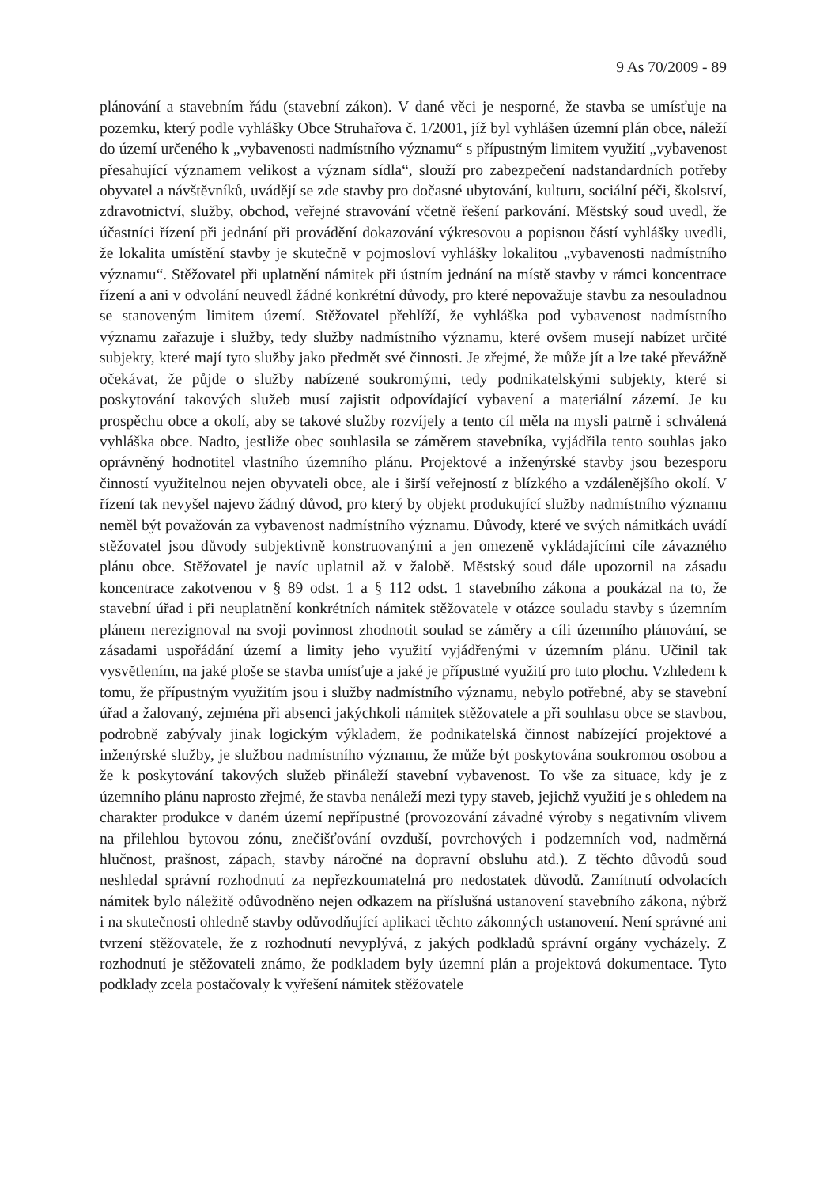9 As 70/2009 - 89
plánování a stavebním řádu (stavební zákon). V dané věci je nesporné, že stavba se umísťuje na pozemku, který podle vyhlášky Obce Struhařova č. 1/2001, jíž byl vyhlášen územní plán obce, náleží do území určeného k „vybavenosti nadmístního významu“ s přípustným limitem využití „vybavenost přesahující významem velikost a význam sídla“, slouží pro zabezpečení nadstandardních potřeby obyvatel a návštěvníků, uvádějí se zde stavby pro dočasné ubytování, kulturu, sociální péči, školství, zdravotnictví, služby, obchod, veřejné stravování včetně řešení parkování. Městský soud uvedl, že účastníci řízení při jednání při provádění dokazování výkresovou a popisnou částí vyhlášky uvedli, že lokalita umístění stavby je skutečně v pojmosloví vyhlášky lokalitou „vybavenosti nadmístního významu“. Stěžovatel při uplatnění námitek při ústním jednání na místě stavby v rámci koncentrace řízení a ani v odvolání neuvedl žádné konkrétní důvody, pro které nepovažuje stavbu za nesouladnou se stanoveným limitem území. Stěžovatel přehlíží, že vyhláška pod vybavenost nadmístního významu zařazuje i služby, tedy služby nadmístního významu, které ovšem musejí nabízet určité subjekty, které mají tyto služby jako předmět své činnosti. Je zřejmé, že může jít a lze také převážně očekávat, že půjde o služby nabízené soukromými, tedy podnikatelskými subjekty, které si poskytování takových služeb musí zajistit odpovídající vybavení a materiální zázemí. Je ku prospěchu obce a okolí, aby se takové služby rozvíjely a tento cíl měla na mysli patrně i schválená vyhláška obce. Nadto, jestliže obec souhlasila se záměrem stavebníka, vyjádřila tento souhlas jako oprávněný hodnotitel vlastního územního plánu. Projektové a inženýrské stavby jsou bezesporu činností využitelnou nejen obyvateli obce, ale i širší veřejností z blízkého a vzdálenějšího okolí. V řízení tak nevyšel najevo žádný důvod, pro který by objekt produkující služby nadmístního významu neměl být považován za vybavenost nadmístního významu. Důvody, které ve svých námitkách uvádí stěžovatel jsou důvody subjektivně konstruovanými a jen omezeně vykládajícími cíle závazného plánu obce. Stěžovatel je navíc uplatnil až v žalobě. Městský soud dále upozornil na zásadu koncentrace zakotvenou v § 89 odst. 1 a § 112 odst. 1 stavebního zákona a poukázal na to, že stavební úřad i při neuplatnění konkrétních námitek stěžovatele v otázce souladu stavby s územním plánem nerezignoval na svoji povinnost zhodnotit soulad se záměry a cíli územního plánování, se zásadami uspořádání území a limity jeho využití vyjádřenými v územním plánu. Učinil tak vysvětlením, na jaké ploše se stavba umísťuje a jaké je přípustné využití pro tuto plochu. Vzhledem k tomu, že přípustným využitím jsou i služby nadmístního významu, nebylo potřebné, aby se stavební úřad a žalovaný, zejména při absenci jakýchkoli námitek stěžovatele a při souhlasu obce se stavbou, podrobně zabývaly jinak logickým výkladem, že podnikatelská činnost nabízející projektové a inženýrské služby, je službou nadmístního významu, že může být poskytována soukromou osobou a že k poskytování takových služeb přináleží stavební vybavenost. To vše za situace, kdy je z územního plánu naprosto zřejmé, že stavba nenáleží mezi typy staveb, jejichž využití je s ohledem na charakter produkce v daném území nepřípustné (provozování závadné výroby s negativním vlivem na přilehlou bytovou zónu, znečišťování ovzduší, povrchových i podzemních vod, nadměrná hlučnost, prašnost, zápach, stavby náročné na dopravní obsluhu atd.). Z těchto důvodů soud neshledal správní rozhodnutí za nepřezkoumatelná pro nedostatek důvodů. Zamítnutí odvolacích námitek bylo náležitě odůvodněno nejen odkazem na příslušná ustanovení stavebního zákona, nýbrž i na skutečnosti ohledně stavby odůvodňující aplikaci těchto zákonných ustanovení. Není správné ani tvrzení stěžovatele, že z rozhodnutí nevyplývá, z jakých podkladů správní orgány vycházely. Z rozhodnutí je stěžovateli známo, že podkladem byly územní plán a projektová dokumentace. Tyto podklady zcela postačovaly k vyřešení námitek stěžovatele